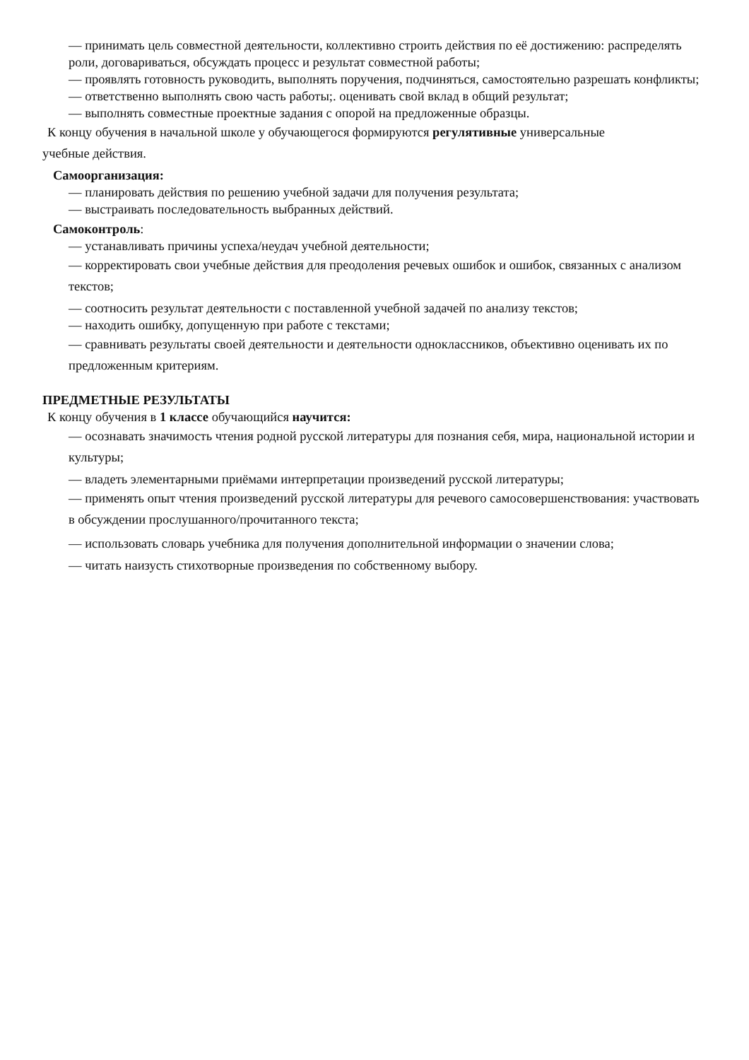— принимать цель совместной деятельности, коллективно строить действия по её достижению: распределять роли, договариваться, обсуждать процесс и результат совместной работы;
— проявлять готовность руководить, выполнять поручения, подчиняться, самостоятельно разрешать конфликты;
— ответственно выполнять свою часть работы;. оценивать свой вклад в общий результат;
— выполнять совместные проектные задания с опорой на предложенные образцы.
К концу обучения в начальной школе у обучающегося формируются регулятивные универсальные
учебные действия.
Самоорганизация:
— планировать действия по решению учебной задачи для получения результата;
— выстраивать последовательность выбранных действий.
Самоконтроль:
— устанавливать причины успеха/неудач учебной деятельности;
— корректировать свои учебные действия для преодоления речевых ошибок и ошибок, связанных с анализом текстов;
— соотносить результат деятельности с поставленной учебной задачей по анализу текстов;
— находить ошибку, допущенную при работе с текстами;
— сравнивать результаты своей деятельности и деятельности одноклассников, объективно оценивать их по предложенным критериям.
ПРЕДМЕТНЫЕ РЕЗУЛЬТАТЫ
К концу обучения в 1 классе обучающийся научится:
— осознавать значимость чтения родной русской литературы для познания себя, мира, национальной истории и культуры;
— владеть элементарными приёмами интерпретации произведений русской литературы;
— применять опыт чтения произведений русской литературы для речевого самосовершенствования: участвовать в обсуждении прослушанного/прочитанного текста;
— использовать словарь учебника для получения дополнительной информации о значении слова;
— читать наизусть стихотворные произведения по собственному выбору.